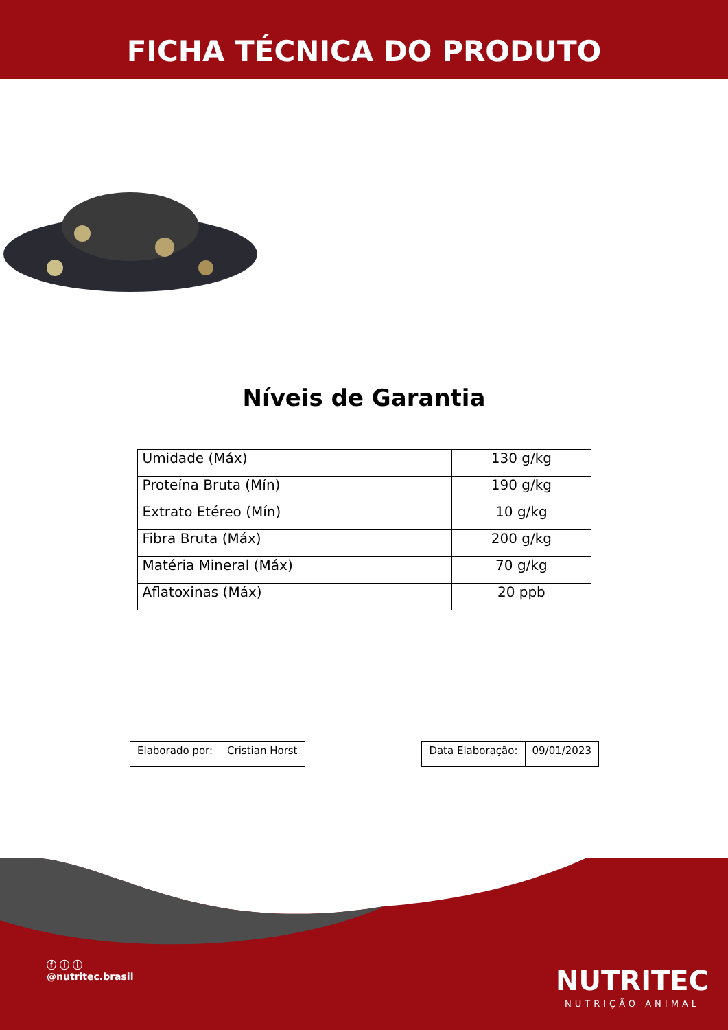FICHA TÉCNICA DO PRODUTO
Níveis de Garantia
| Umidade (Máx) | 130 g/kg |
| Proteína Bruta (Mín) | 190 g/kg |
| Extrato Etéreo (Mín) | 10 g/kg |
| Fibra Bruta (Máx) | 200 g/kg |
| Matéria Mineral (Máx) | 70 g/kg |
| Aflatoxinas (Máx) | 20 ppb |
| Elaborado por: | Cristian Horst |
| Data Elaboração: | 09/01/2023 |
ⓕ ⓘ ⓛ
@nutritec.brasil
NUTRITEC
NUTRIÇÃO ANIMAL